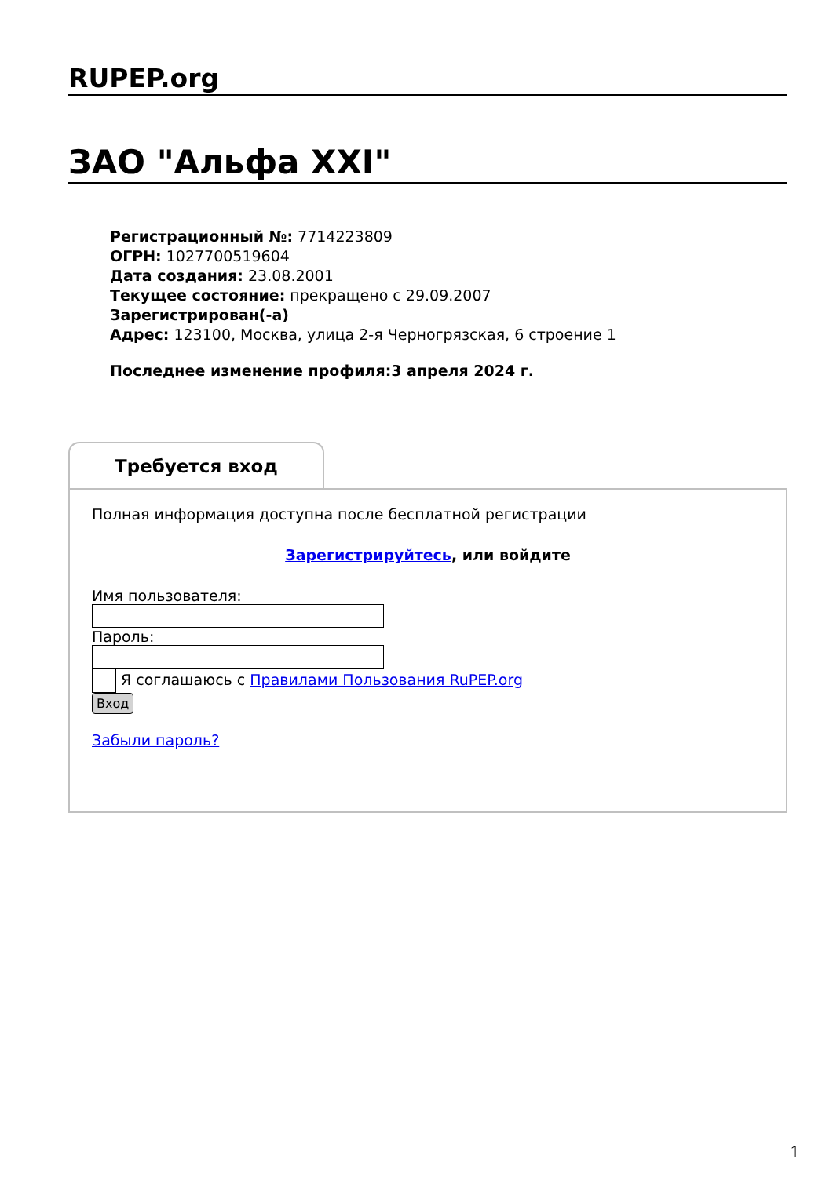RUPEP.org
ЗАО "Альфа XXI"
Регистрационный №: 7714223809
ОГРН: 1027700519604
Дата создания: 23.08.2001
Текущее состояние: прекращено с 29.09.2007
Зарегистрирован(-а)
Адрес: 123100, Москва, улица 2-я Черногрязская, 6 строение 1
Последнее изменение профиля:3 апреля 2024 г.
Требуется вход
Полная информация доступна после бесплатной регистрации
Зарегистрируйтесь, или войдите
Имя пользователя:
Пароль:
Я соглашаюсь с Правилами Пользования RuPEP.org
Вход
Забыли пароль?
1